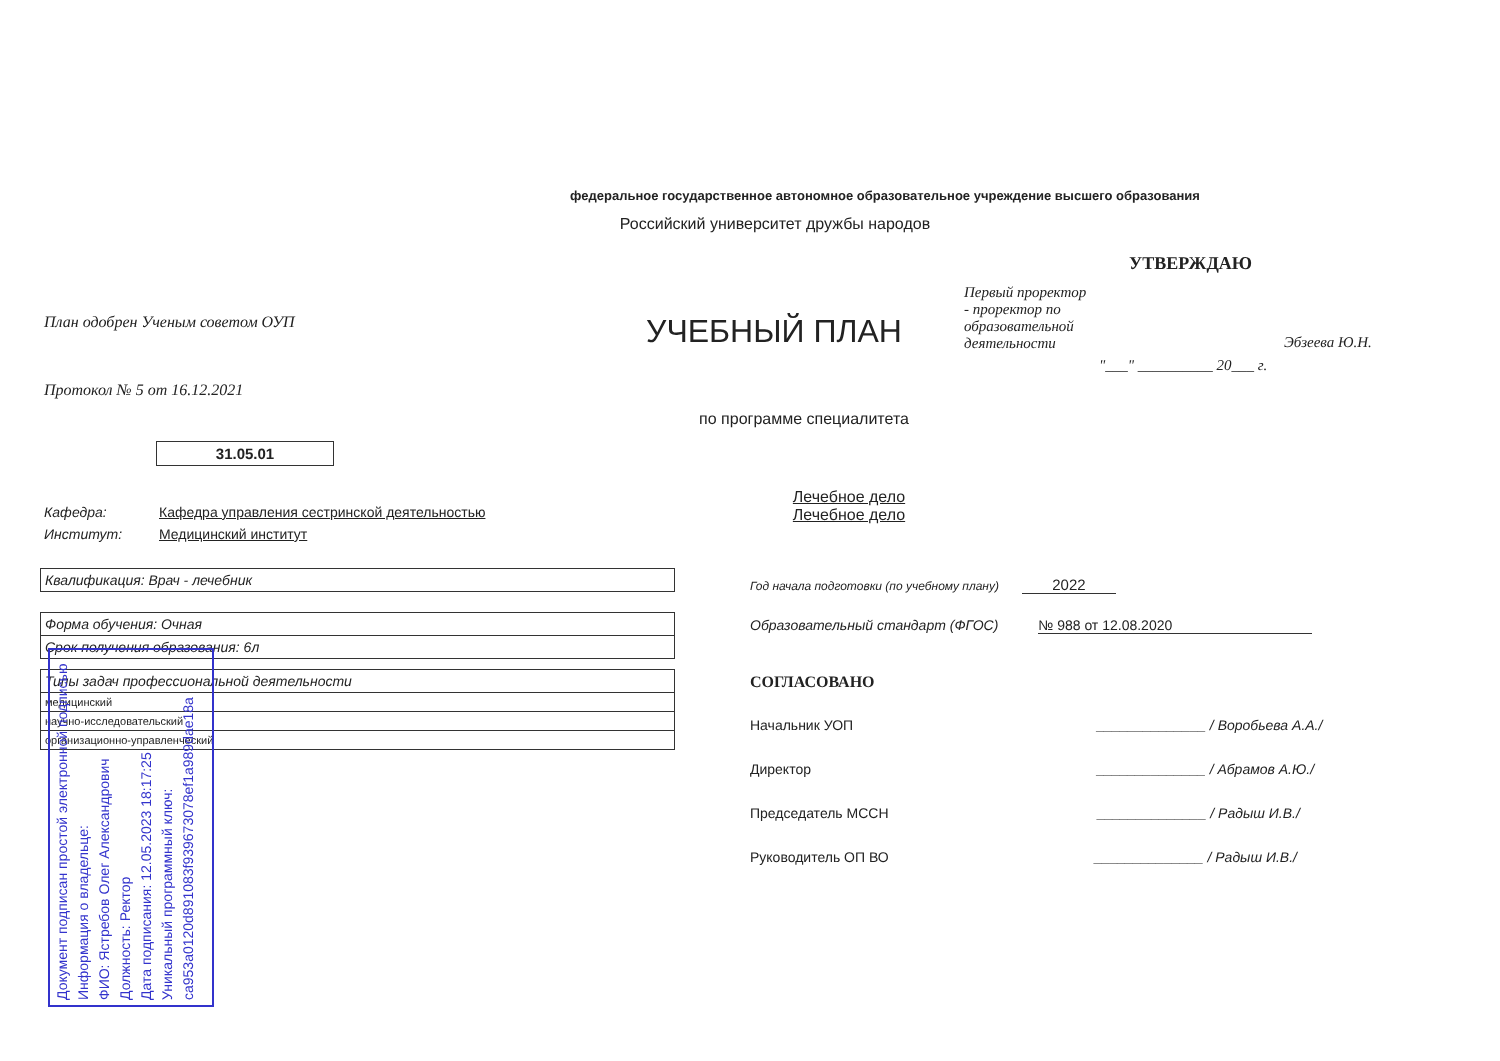федеральное государственное автономное образовательное учреждение высшего образования
Российский университет дружбы народов
План одобрен Ученым советом ОУП
Протокол № 5 от 16.12.2021
31.05.01
УЧЕБНЫЙ ПЛАН
по программе специалитета
Лечебное дело
Лечебное дело
УТВЕРЖДАЮ
Первый проректор - проректор по образовательной деятельности
Эбзеева Ю.Н.
"___" __________ 20___ г.
Кафедра: Кафедра управления сестринской деятельностью
Институт: Медицинский институт
| Квалификация: Врач - лечебник |
| Форма обучения: Очная |
| Срок получения образования: 6л |
| Типы задач профессиональной деятельности |
| медицинский |
| научно-исследовательский |
| организационно-управленческий |
Год начала подготовки (по учебному плану) 2022
Образовательный стандарт (ФГОС) № 988 от 12.08.2020
СОГЛАСОВАНО
Начальник УОП ______________ / Воробьева А.А./
Директор ______________ / Абрамов А.Ю./
Председатель МССН ______________ / Радыш И.В./
Руководитель ОП ВО ______________ / Радыш И.В./
Документ подписан простой электронной подписью
Информация о владельце:
ФИО: Ястребов Олег Александрович
Должность: Ректор
Дата подписания: 12.05.2023 18:17:25
Уникальный программный ключ:
ca953a0120d891083f939673078ef1a989dae18a